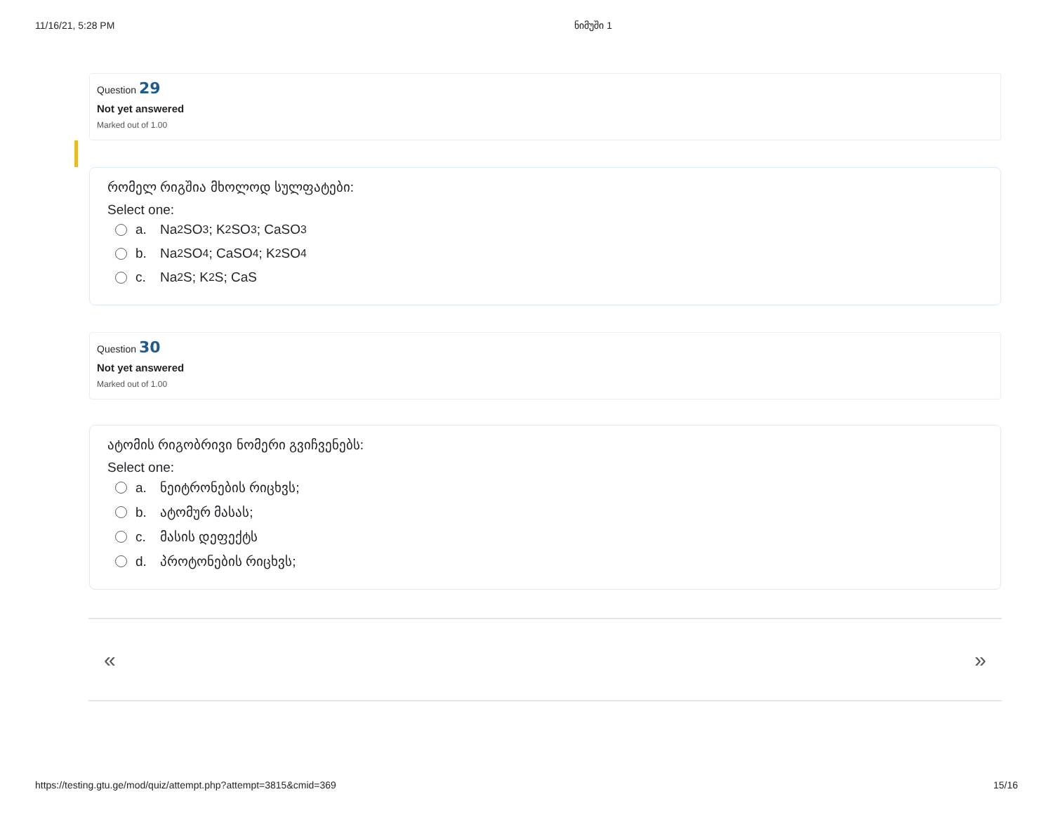11/16/21, 5:28 PM ნიმუში 1
Question 29
Not yet answered
Marked out of 1.00
რომელ რიგშია მხოლოდ სულფატები:
Select one:
a. Na<sub>2</sub>SO<sub>3</sub>; K<sub>2</sub>SO<sub>3</sub>; CaSO<sub>3</sub>
b. Na<sub>2</sub>SO<sub>4</sub>; CaSO<sub>4</sub>; K<sub>2</sub>SO<sub>4</sub>
c. Na<sub>2</sub>S; K<sub>2</sub>S; CaS
Question 30
Not yet answered
Marked out of 1.00
ატომის რიგობრივი ნომერი გვიჩვენებს:
Select one:
a. ნეიტრონების რიცხვს;
b. ატომურ მასას;
c. მასის დეფექტს
d. პროტონების რიცხვს;
« »
https://testing.gtu.ge/mod/quiz/attempt.php?attempt=3815&cmid=369 15/16